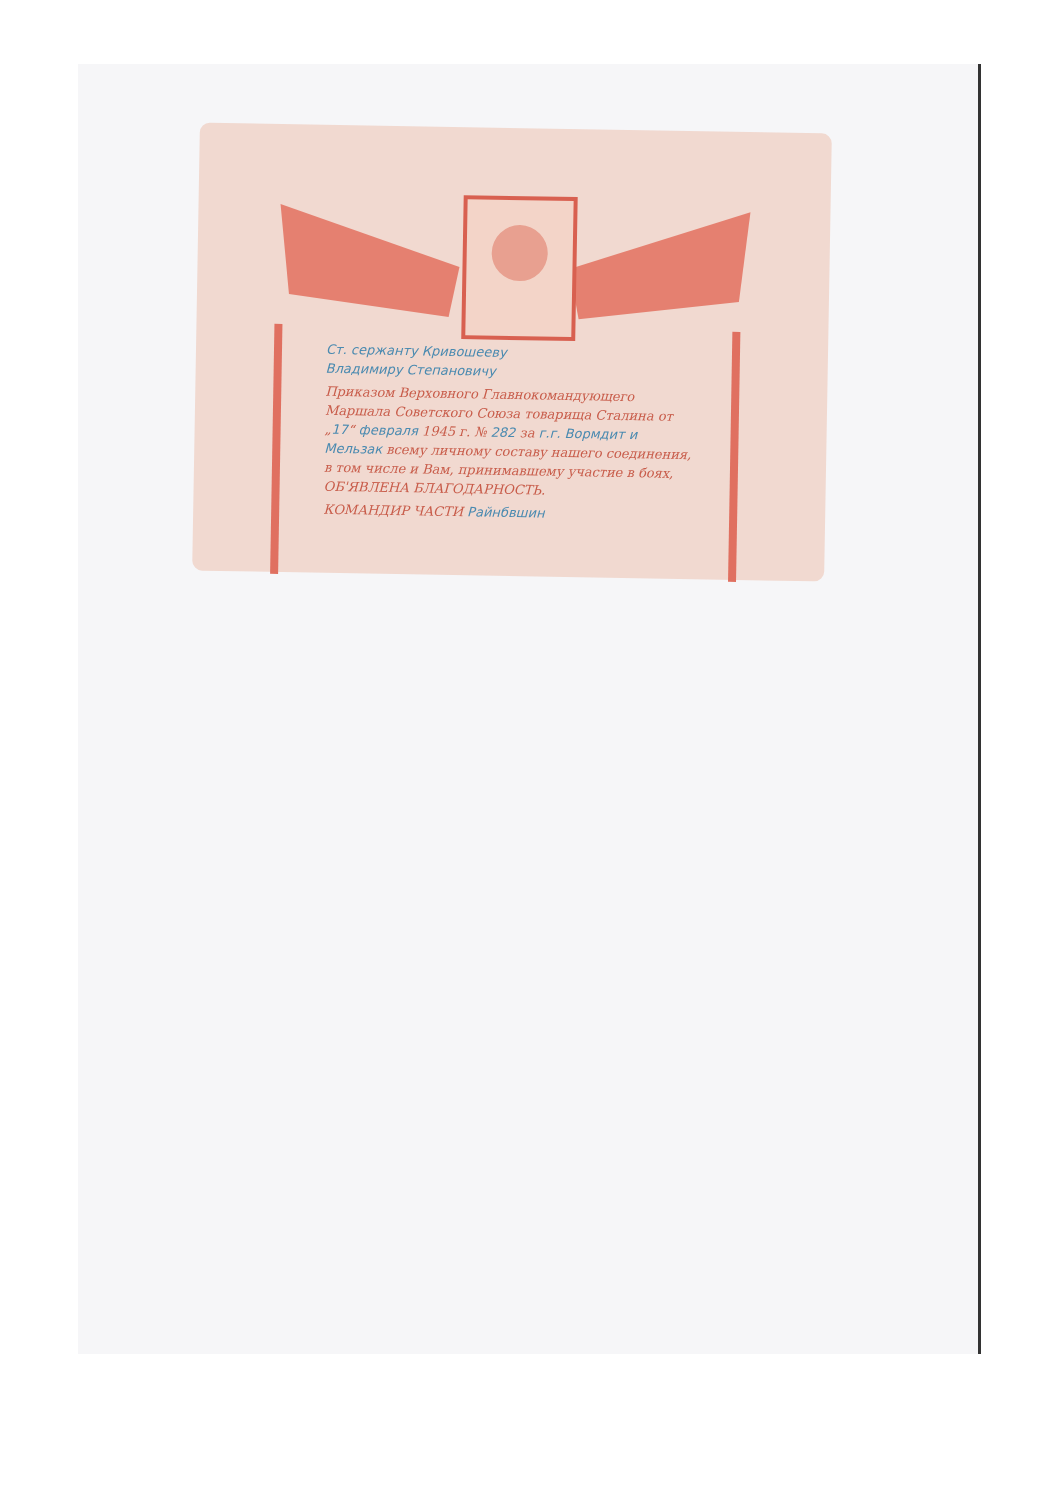Ст. сержанту Кривошееву
Владимиру Степановичу
Приказом Верховного Главнокомандующего Маршала Советского Союза товарища Сталина от „17“ февраля 1945 г. № 282 за г.г. Вормдит и Мельзак всему личному составу нашего соединения, в том числе и Вам, принимавшему участие в боях, ОБ'ЯВЛЕНА БЛАГОДАРНОСТЬ.
КОМАНДИР ЧАСТИ Райнбвшин